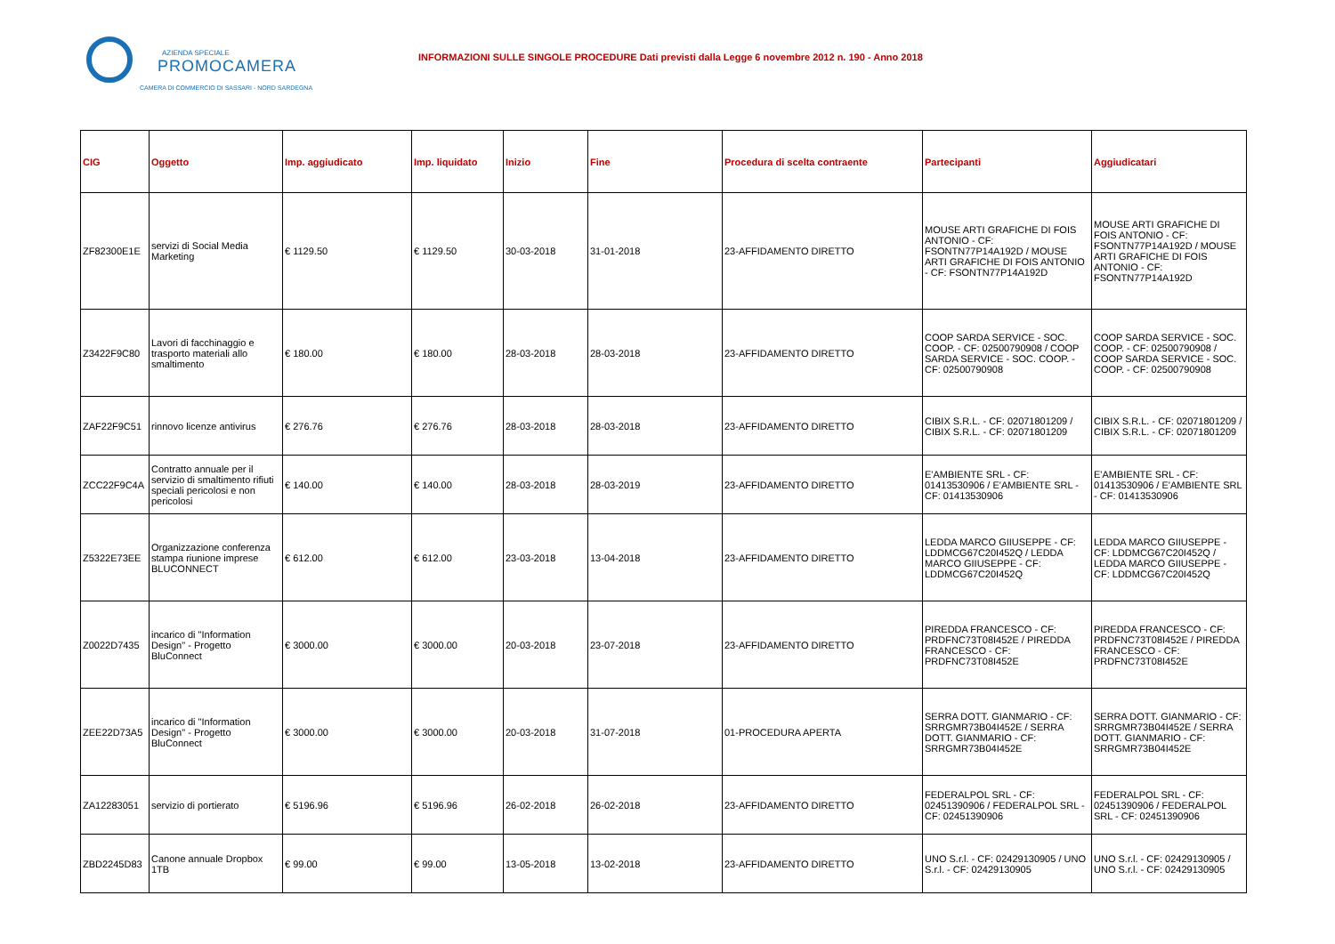AZIENDA SPECIALE
PROMOCAMERA
CAMERA DI COMMERCIO DI SASSARI - NORD SARDEGNA
INFORMAZIONI SULLE SINGOLE PROCEDURE Dati previsti dalla Legge 6 novembre 2012 n. 190 - Anno 2018
| CIG | Oggetto | Imp. aggiudicato | Imp. liquidato | Inizio | Fine | Procedura di scelta contraente | Partecipanti | Aggiudicatari |
| --- | --- | --- | --- | --- | --- | --- | --- | --- |
| ZF82300E1E | servizi di Social Media Marketing | € 1129.50 | € 1129.50 | 30-03-2018 | 31-01-2018 | 23-AFFIDAMENTO DIRETTO | MOUSE ARTI GRAFICHE DI FOIS ANTONIO - CF: FSONTN77P14A192D / MOUSE ARTI GRAFICHE DI FOIS ANTONIO - CF: FSONTN77P14A192D | MOUSE ARTI GRAFICHE DI FOIS ANTONIO - CF: FSONTN77P14A192D / MOUSE ARTI GRAFICHE DI FOIS ANTONIO - CF: FSONTN77P14A192D |
| Z3422F9C80 | Lavori di facchinaggio e trasporto materiali allo smaltimento | € 180.00 | € 180.00 | 28-03-2018 | 28-03-2018 | 23-AFFIDAMENTO DIRETTO | COOP SARDA SERVICE - SOC. COOP. - CF: 02500790908 / COOP SARDA SERVICE - SOC. COOP. - CF: 02500790908 | COOP SARDA SERVICE - SOC. COOP. - CF: 02500790908 / COOP SARDA SERVICE - SOC. COOP. - CF: 02500790908 |
| ZAF22F9C51 | rinnovo licenze antivirus | € 276.76 | € 276.76 | 28-03-2018 | 28-03-2018 | 23-AFFIDAMENTO DIRETTO | CIBIX S.R.L. - CF: 02071801209 / CIBIX S.R.L. - CF: 02071801209 | CIBIX S.R.L. - CF: 02071801209 / CIBIX S.R.L. - CF: 02071801209 |
| ZCC22F9C4A | Contratto annuale per il servizio di smaltimento rifiuti speciali pericolosi e non pericolosi | € 140.00 | € 140.00 | 28-03-2018 | 28-03-2019 | 23-AFFIDAMENTO DIRETTO | E'AMBIENTE SRL - CF: 01413530906 / E'AMBIENTE SRL - CF: 01413530906 | E'AMBIENTE SRL - CF: 01413530906 / E'AMBIENTE SRL - CF: 01413530906 |
| Z5322E73EE | Organizzazione conferenza stampa riunione imprese BLUCONNECT | € 612.00 | € 612.00 | 23-03-2018 | 13-04-2018 | 23-AFFIDAMENTO DIRETTO | LEDDA MARCO GIIUSEPPE - CF: LDDMCG67C20I452Q / LEDDA MARCO GIIUSEPPE - CF: LDDMCG67C20I452Q | LEDDA MARCO GIIUSEPPE - CF: LDDMCG67C20I452Q / LEDDA MARCO GIIUSEPPE - CF: LDDMCG67C20I452Q |
| Z0022D7435 | incarico di "Information Design" - Progetto BluConnect | € 3000.00 | € 3000.00 | 20-03-2018 | 23-07-2018 | 23-AFFIDAMENTO DIRETTO | PIREDDA FRANCESCO - CF: PRDFNC73T08I452E / PIREDDA FRANCESCO - CF: PRDFNC73T08I452E | PIREDDA FRANCESCO - CF: PRDFNC73T08I452E / PIREDDA FRANCESCO - CF: PRDFNC73T08I452E |
| ZEE22D73A5 | incarico di "Information Design" - Progetto BluConnect | € 3000.00 | € 3000.00 | 20-03-2018 | 31-07-2018 | 01-PROCEDURA APERTA | SERRA DOTT. GIANMARIO - CF: SRRGMR73B04I452E / SERRA DOTT. GIANMARIO - CF: SRRGMR73B04I452E | SERRA DOTT. GIANMARIO - CF: SRRGMR73B04I452E / SERRA DOTT. GIANMARIO - CF: SRRGMR73B04I452E |
| ZA12283051 | servizio di portierato | € 5196.96 | € 5196.96 | 26-02-2018 | 26-02-2018 | 23-AFFIDAMENTO DIRETTO | FEDERALPOL SRL - CF: 02451390906 / FEDERALPOL SRL - CF: 02451390906 | FEDERALPOL SRL - CF: 02451390906 / FEDERALPOL SRL - CF: 02451390906 |
| ZBD2245D83 | Canone annuale Dropbox 1TB | € 99.00 | € 99.00 | 13-05-2018 | 13-02-2018 | 23-AFFIDAMENTO DIRETTO | UNO S.r.l. - CF: 02429130905 / UNO S.r.l. - CF: 02429130905 | UNO S.r.l. - CF: 02429130905 / UNO S.r.l. - CF: 02429130905 |